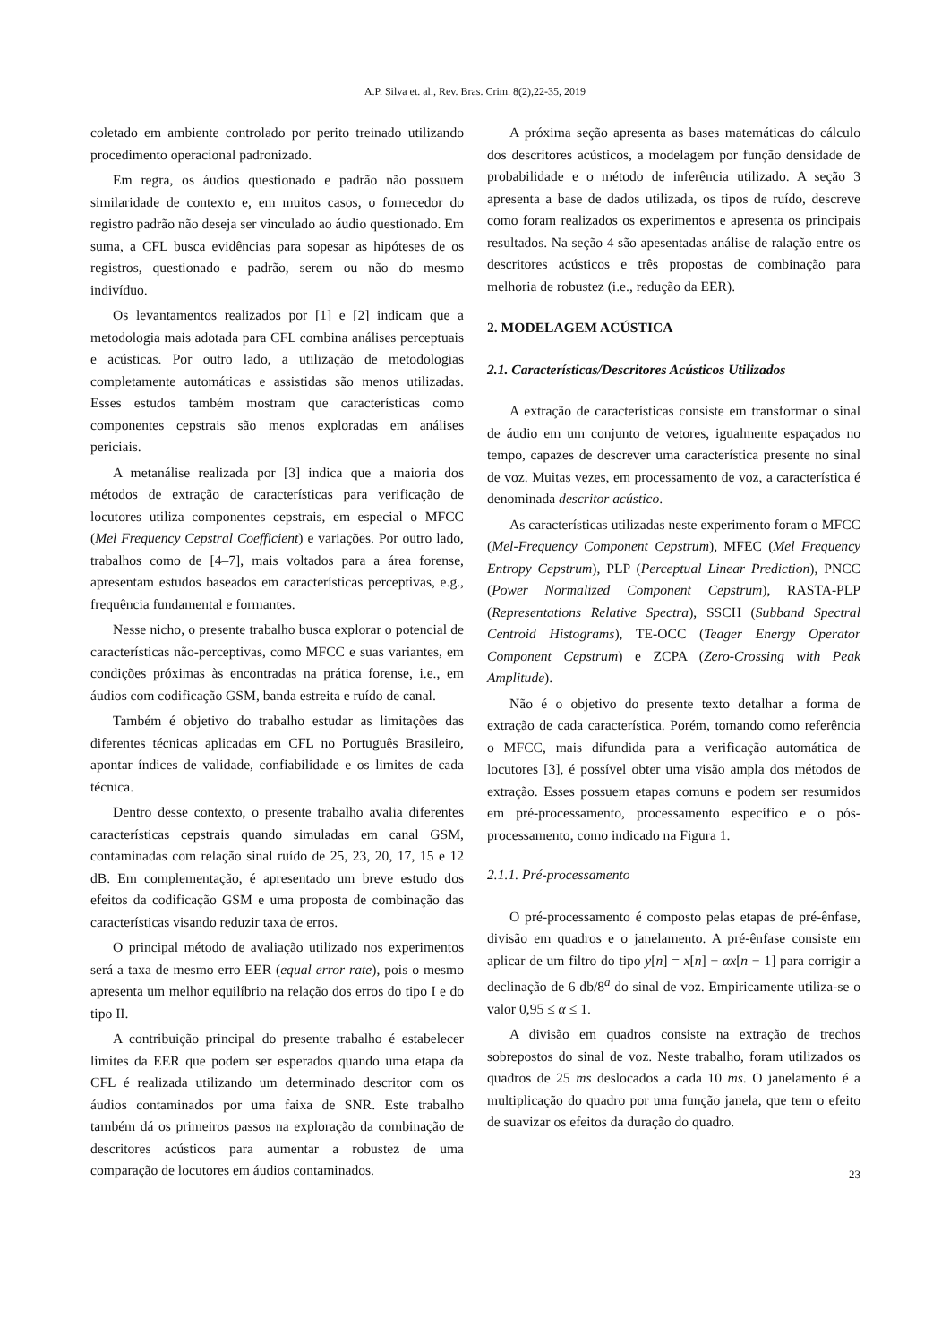A.P. Silva et. al., Rev. Bras. Crim. 8(2),22-35, 2019
coletado em ambiente controlado por perito treinado utilizando procedimento operacional padronizado.
Em regra, os áudios questionado e padrão não possuem similaridade de contexto e, em muitos casos, o fornecedor do registro padrão não deseja ser vinculado ao áudio questionado. Em suma, a CFL busca evidências para sopesar as hipóteses de os registros, questionado e padrão, serem ou não do mesmo indivíduo.
Os levantamentos realizados por [1] e [2] indicam que a metodologia mais adotada para CFL combina análises perceptuais e acústicas. Por outro lado, a utilização de metodologias completamente automáticas e assistidas são menos utilizadas. Esses estudos também mostram que características como componentes cepstrais são menos exploradas em análises periciais.
A metanálise realizada por [3] indica que a maioria dos métodos de extração de características para verificação de locutores utiliza componentes cepstrais, em especial o MFCC (Mel Frequency Cepstral Coefficient) e variações. Por outro lado, trabalhos como de [4–7], mais voltados para a área forense, apresentam estudos baseados em características perceptivas, e.g., frequência fundamental e formantes.
Nesse nicho, o presente trabalho busca explorar o potencial de características não-perceptivas, como MFCC e suas variantes, em condições próximas às encontradas na prática forense, i.e., em áudios com codificação GSM, banda estreita e ruído de canal.
Também é objetivo do trabalho estudar as limitações das diferentes técnicas aplicadas em CFL no Português Brasileiro, apontar índices de validade, confiabilidade e os limites de cada técnica.
Dentro desse contexto, o presente trabalho avalia diferentes características cepstrais quando simuladas em canal GSM, contaminadas com relação sinal ruído de 25, 23, 20, 17, 15 e 12 dB. Em complementação, é apresentado um breve estudo dos efeitos da codificação GSM e uma proposta de combinação das características visando reduzir taxa de erros.
O principal método de avaliação utilizado nos experimentos será a taxa de mesmo erro EER (equal error rate), pois o mesmo apresenta um melhor equilíbrio na relação dos erros do tipo I e do tipo II.
A contribuição principal do presente trabalho é estabelecer limites da EER que podem ser esperados quando uma etapa da CFL é realizada utilizando um determinado descritor com os áudios contaminados por uma faixa de SNR. Este trabalho também dá os primeiros passos na exploração da combinação de descritores acústicos para aumentar a robustez de uma comparação de locutores em áudios contaminados.
A próxima seção apresenta as bases matemáticas do cálculo dos descritores acústicos, a modelagem por função densidade de probabilidade e o método de inferência utilizado. A seção 3 apresenta a base de dados utilizada, os tipos de ruído, descreve como foram realizados os experimentos e apresenta os principais resultados. Na seção 4 são apesentadas análise de ralação entre os descritores acústicos e três propostas de combinação para melhoria de robustez (i.e., redução da EER).
2. MODELAGEM ACÚSTICA
2.1. Características/Descritores Acústicos Utilizados
A extração de características consiste em transformar o sinal de áudio em um conjunto de vetores, igualmente espaçados no tempo, capazes de descrever uma característica presente no sinal de voz. Muitas vezes, em processamento de voz, a característica é denominada descritor acústico.
As características utilizadas neste experimento foram o MFCC (Mel-Frequency Component Cepstrum), MFEC (Mel Frequency Entropy Cepstrum), PLP (Perceptual Linear Prediction), PNCC (Power Normalized Component Cepstrum), RASTA-PLP (Representations Relative Spectra), SSCH (Subband Spectral Centroid Histograms), TE-OCC (Teager Energy Operator Component Cepstrum) e ZCPA (Zero-Crossing with Peak Amplitude).
Não é o objetivo do presente texto detalhar a forma de extração de cada característica. Porém, tomando como referência o MFCC, mais difundida para a verificação automática de locutores [3], é possível obter uma visão ampla dos métodos de extração. Esses possuem etapas comuns e podem ser resumidos em pré-processamento, processamento específico e o pós-processamento, como indicado na Figura 1.
2.1.1. Pré-processamento
O pré-processamento é composto pelas etapas de pré-ênfase, divisão em quadros e o janelamento. A pré-ênfase consiste em aplicar de um filtro do tipo y[n] = x[n] − αx[n − 1] para corrigir a declinação de 6 db/8<sup>a</sup> do sinal de voz. Empiricamente utiliza-se o valor 0,95 ≤ α ≤ 1.
A divisão em quadros consiste na extração de trechos sobrepostos do sinal de voz. Neste trabalho, foram utilizados os quadros de 25 ms deslocados a cada 10 ms. O janelamento é a multiplicação do quadro por uma função janela, que tem o efeito de suavizar os efeitos da duração do quadro.
23